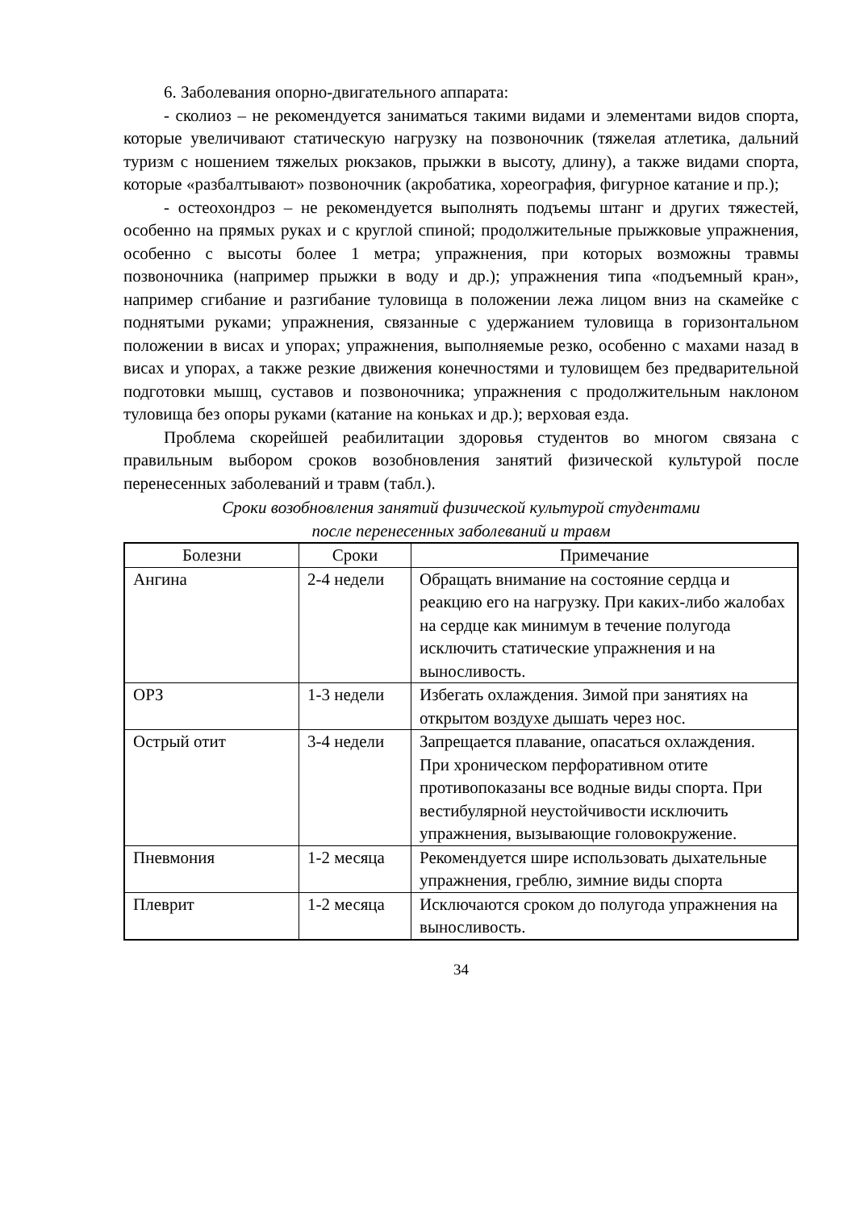6. Заболевания опорно-двигательного аппарата:
- сколиоз – не рекомендуется заниматься такими видами и элементами видов спорта, которые увеличивают статическую нагрузку на позвоночник (тяжелая атлетика, дальний туризм с ношением тяжелых рюкзаков, прыжки в высоту, длину), а также видами спорта, которые «разбалтывают» позвоночник (акробатика, хореография, фигурное катание и пр.);
- остеохондроз – не рекомендуется выполнять подъемы штанг и других тяжестей, особенно на прямых руках и с круглой спиной; продолжительные прыжковые упражнения, особенно с высоты более 1 метра; упражнения, при которых возможны травмы позвоночника (например прыжки в воду и др.); упражнения типа «подъемный кран», например сгибание и разгибание туловища в положении лежа лицом вниз на скамейке с поднятыми руками; упражнения, связанные с удержанием туловища в горизонтальном положении в висах и упорах; упражнения, выполняемые резко, особенно с махами назад в висах и упорах, а также резкие движения конечностями и туловищем без предварительной подготовки мышц, суставов и позвоночника; упражнения с продолжительным наклоном туловища без опоры руками (катание на коньках и др.); верховая езда.
Проблема скорейшей реабилитации здоровья студентов во многом связана с правильным выбором сроков возобновления занятий физической культурой после перенесенных заболеваний и травм (табл.).
Сроки возобновления занятий физической культурой студентами
после перенесенных заболеваний и травм
| Болезни | Сроки | Примечание |
| --- | --- | --- |
| Ангина | 2-4 недели | Обращать внимание на состояние сердца и реакцию его на нагрузку. При каких-либо жалобах на сердце как минимум в течение полугода исключить статические упражнения и на выносливость. |
| ОРЗ | 1-3 недели | Избегать охлаждения. Зимой при занятиях на открытом воздухе дышать через нос. |
| Острый отит | 3-4 недели | Запрещается плавание, опасаться охлаждения. При хроническом перфоративном отите противопоказаны все водные виды спорта. При вестибулярной неустойчивости исключить упражнения, вызывающие головокружение. |
| Пневмония | 1-2 месяца | Рекомендуется шире использовать дыхательные упражнения, греблю, зимние виды спорта |
| Плеврит | 1-2 месяца | Исключаются сроком до полугода упражнения на выносливость. |
34